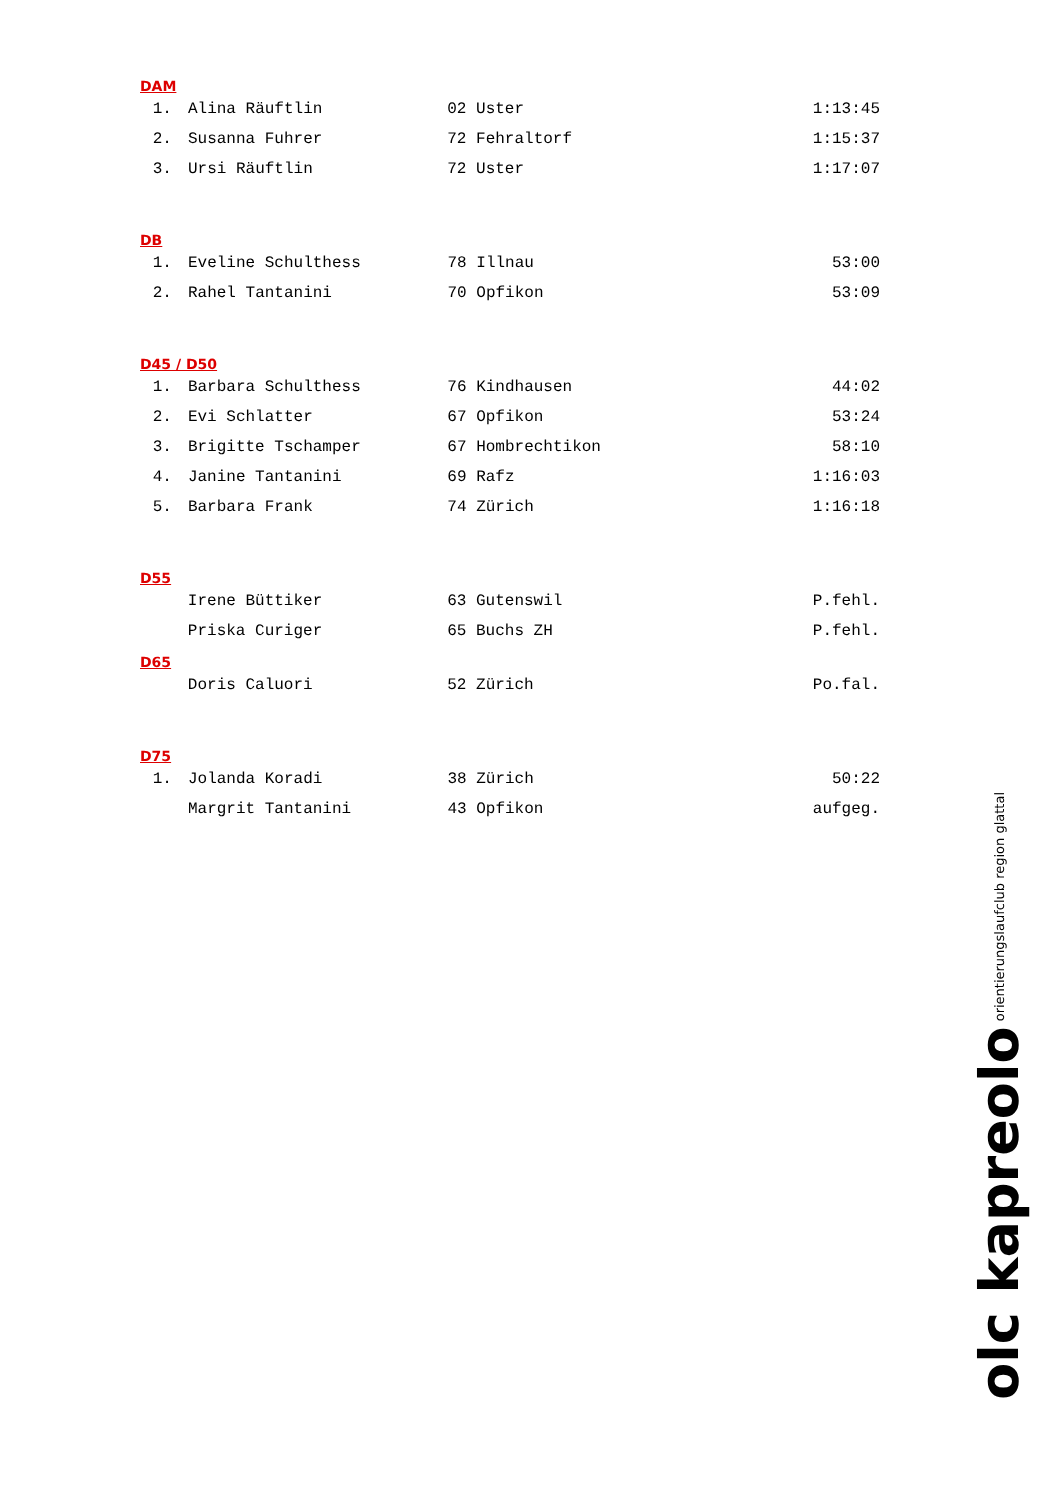DAM
| 1. | Alina Räuftlin | 02 Uster | 1:13:45 |
| 2. | Susanna Fuhrer | 72 Fehraltorf | 1:15:37 |
| 3. | Ursi Räuftlin | 72 Uster | 1:17:07 |
DB
| 1. | Eveline Schulthess | 78 Illnau | 53:00 |
| 2. | Rahel Tantanini | 70 Opfikon | 53:09 |
D45 / D50
| 1. | Barbara Schulthess | 76 Kindhausen | 44:02 |
| 2. | Evi Schlatter | 67 Opfikon | 53:24 |
| 3. | Brigitte Tschamper | 67 Hombrechtikon | 58:10 |
| 4. | Janine Tantanini | 69 Rafz | 1:16:03 |
| 5. | Barbara Frank | 74 Zürich | 1:16:18 |
D55
| | Irene Büttiker | 63 Gutenswil | P.fehl. |
| | Priska Curiger | 65 Buchs ZH | P.fehl. |
D65
| | Doris Caluori | 52 Zürich | Po.fal. |
D75
| 1. | Jolanda Koradi | 38 Zürich | 50:22 |
| | Margrit Tantanini | 43 Opfikon | aufgeg. |
olc kapreolo orientierungslaufclub region glattal